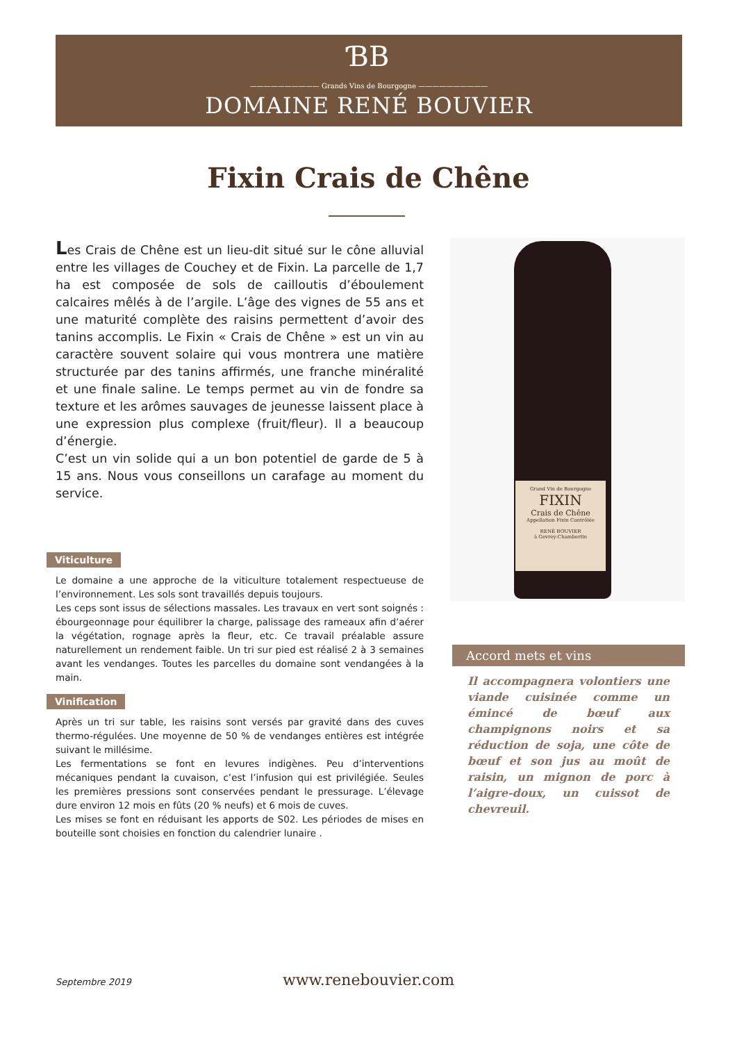ƁB
—————————— Grands Vins de Bourgogne ——————————
DOMAINE RENÉ BOUVIER
Fixin Crais de Chêne
Les Crais de Chêne est un lieu-dit situé sur le cône alluvial entre les villages de Couchey et de Fixin. La parcelle de 1,7 ha est composée de sols de cailloutis d’éboulement calcaires mêlés à de l’argile. L’âge des vignes de 55 ans et une maturité complète des raisins permettent d’avoir des tanins accomplis. Le Fixin « Crais de Chêne » est un vin au caractère souvent solaire qui vous montrera une matière structurée par des tanins affirmés, une franche minéralité et une finale saline. Le temps permet au vin de fondre sa texture et les arômes sauvages de jeunesse laissent place à une expression plus complexe (fruit/fleur). Il a beaucoup d’énergie.
C’est un vin solide qui a un bon potentiel de garde de 5 à 15 ans. Nous vous conseillons un carafage au moment du service.
Viticulture
Le domaine a une approche de la viticulture totalement respectueuse de l’environnement. Les sols sont travaillés depuis toujours.
Les ceps sont issus de sélections massales. Les travaux en vert sont soignés : ébourgeonnage pour équilibrer la charge, palissage des rameaux afin d’aérer la végétation, rognage après la fleur, etc. Ce travail préalable assure naturellement un rendement faible. Un tri sur pied est réalisé 2 à 3 semaines avant les vendanges. Toutes les parcelles du domaine sont vendangées à la main.
Vinification
Après un tri sur table, les raisins sont versés par gravité dans des cuves thermo-régulées. Une moyenne de 50 % de vendanges entières est intégrée suivant le millésime.
Les fermentations se font en levures indigènes. Peu d’interventions mécaniques pendant la cuvaison, c’est l’infusion qui est privilégiée. Seules les premières pressions sont conservées pendant le pressurage. L’élevage dure environ 12 mois en fûts (20 % neufs) et 6 mois de cuves.
Les mises se font en réduisant les apports de S02. Les périodes de mises en bouteille sont choisies en fonction du calendrier lunaire .
Grand Vin de Bourgogne
FIXIN
Crais de Chêne
Appellation Fixin Contrôlée
RENÉ BOUVIER
à Gevrey-Chambertin
Accord mets et vins
Il accompagnera volontiers une viande cuisinée comme un émincé de bœuf aux champignons noirs et sa réduction de soja, une côte de bœuf et son jus au moût de raisin, un mignon de porc à l’aigre-doux, un cuissot de chevreuil.
Septembre 2019
www.renebouvier.com